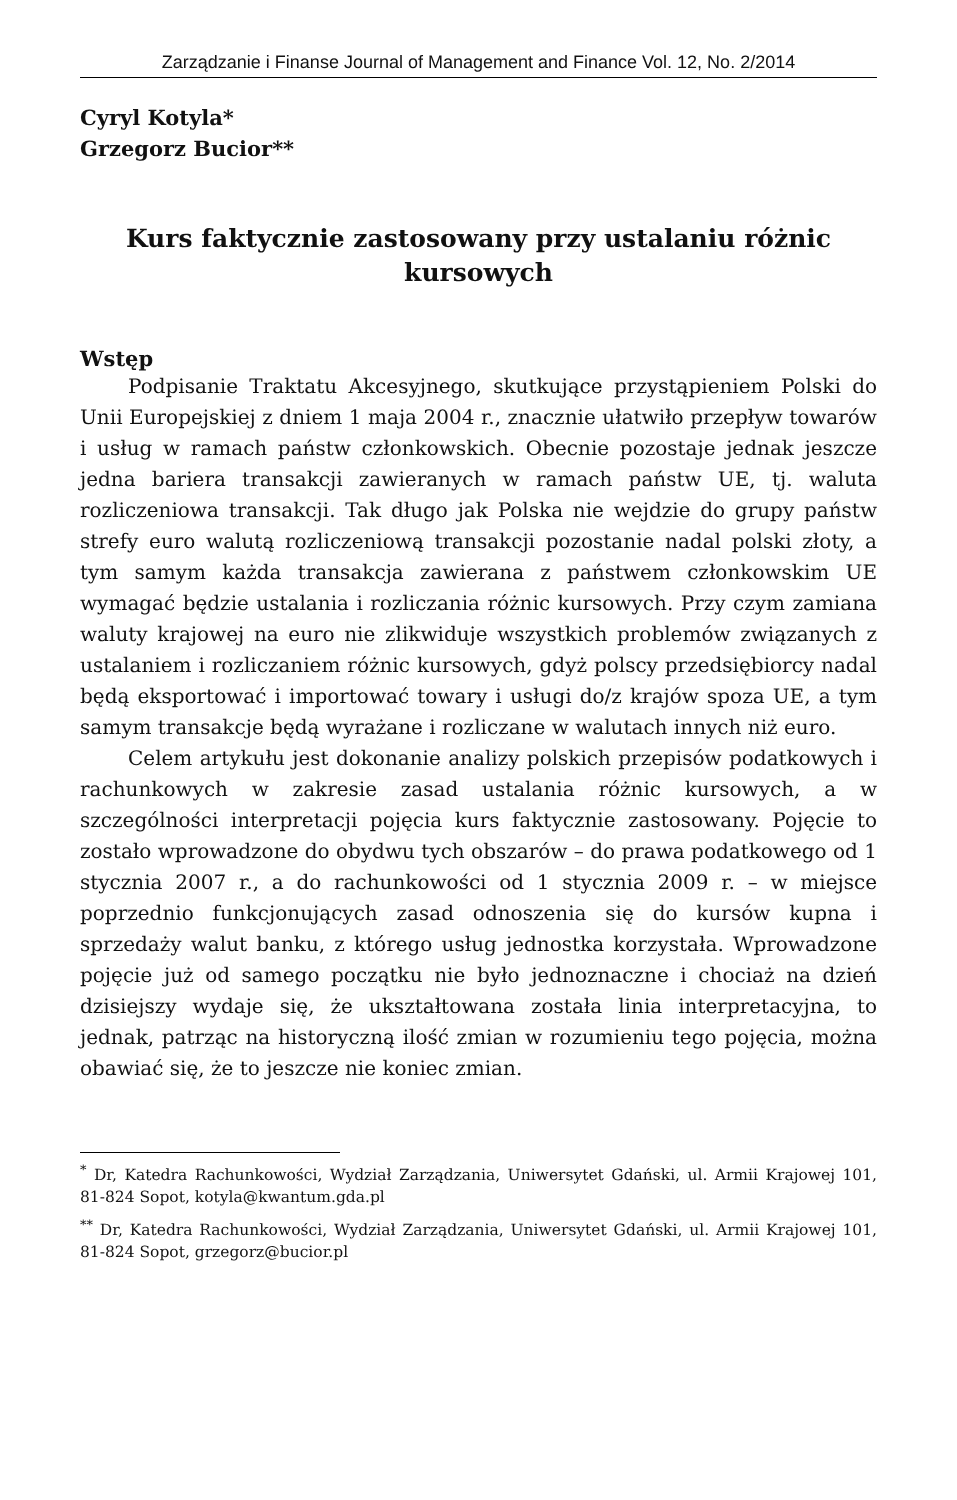Zarządzanie i Finanse Journal of Management and Finance Vol. 12, No. 2/2014
Cyryl Kotyla*
Grzegorz Bucior**
Kurs faktycznie zastosowany przy ustalaniu różnic kursowych
Wstęp
Podpisanie Traktatu Akcesyjnego, skutkujące przystąpieniem Polski do Unii Europejskiej z dniem 1 maja 2004 r., znacznie ułatwiło przepływ towarów i usług w ramach państw członkowskich. Obecnie pozostaje jednak jeszcze jedna bariera transakcji zawieranych w ramach państw UE, tj. waluta rozliczeniowa transakcji. Tak długo jak Polska nie wejdzie do grupy państw strefy euro walutą rozliczeniową transakcji pozostanie nadal polski złoty, a tym samym każda transakcja zawierana z państwem członkowskim UE wymagać będzie ustalania i rozliczania różnic kursowych. Przy czym zamiana waluty krajowej na euro nie zlikwiduje wszystkich problemów związanych z ustalaniem i rozliczaniem różnic kursowych, gdyż polscy przedsiębiorcy nadal będą eksportować i importować towary i usługi do/z krajów spoza UE, a tym samym transakcje będą wyrażane i rozliczane w walutach innych niż euro.
Celem artykułu jest dokonanie analizy polskich przepisów podatkowych i rachunkowych w zakresie zasad ustalania różnic kursowych, a w szczególności interpretacji pojęcia kurs faktycznie zastosowany. Pojęcie to zostało wprowadzone do obydwu tych obszarów – do prawa podatkowego od 1 stycznia 2007 r., a do rachunkowości od 1 stycznia 2009 r. – w miejsce poprzednio funkcjonujących zasad odnoszenia się do kursów kupna i sprzedaży walut banku, z którego usług jednostka korzystała. Wprowadzone pojęcie już od samego początku nie było jednoznaczne i chociaż na dzień dzisiejszy wydaje się, że ukształtowana została linia interpretacyjna, to jednak, patrząc na historyczną ilość zmian w rozumieniu tego pojęcia, można obawiać się, że to jeszcze nie koniec zmian.
<sup>*</sup> Dr, Katedra Rachunkowości, Wydział Zarządzania, Uniwersytet Gdański, ul. Armii Krajowej 101, 81-824 Sopot, kotyla@kwantum.gda.pl
<sup>**</sup> Dr, Katedra Rachunkowości, Wydział Zarządzania, Uniwersytet Gdański, ul. Armii Krajowej 101, 81-824 Sopot, grzegorz@bucior.pl